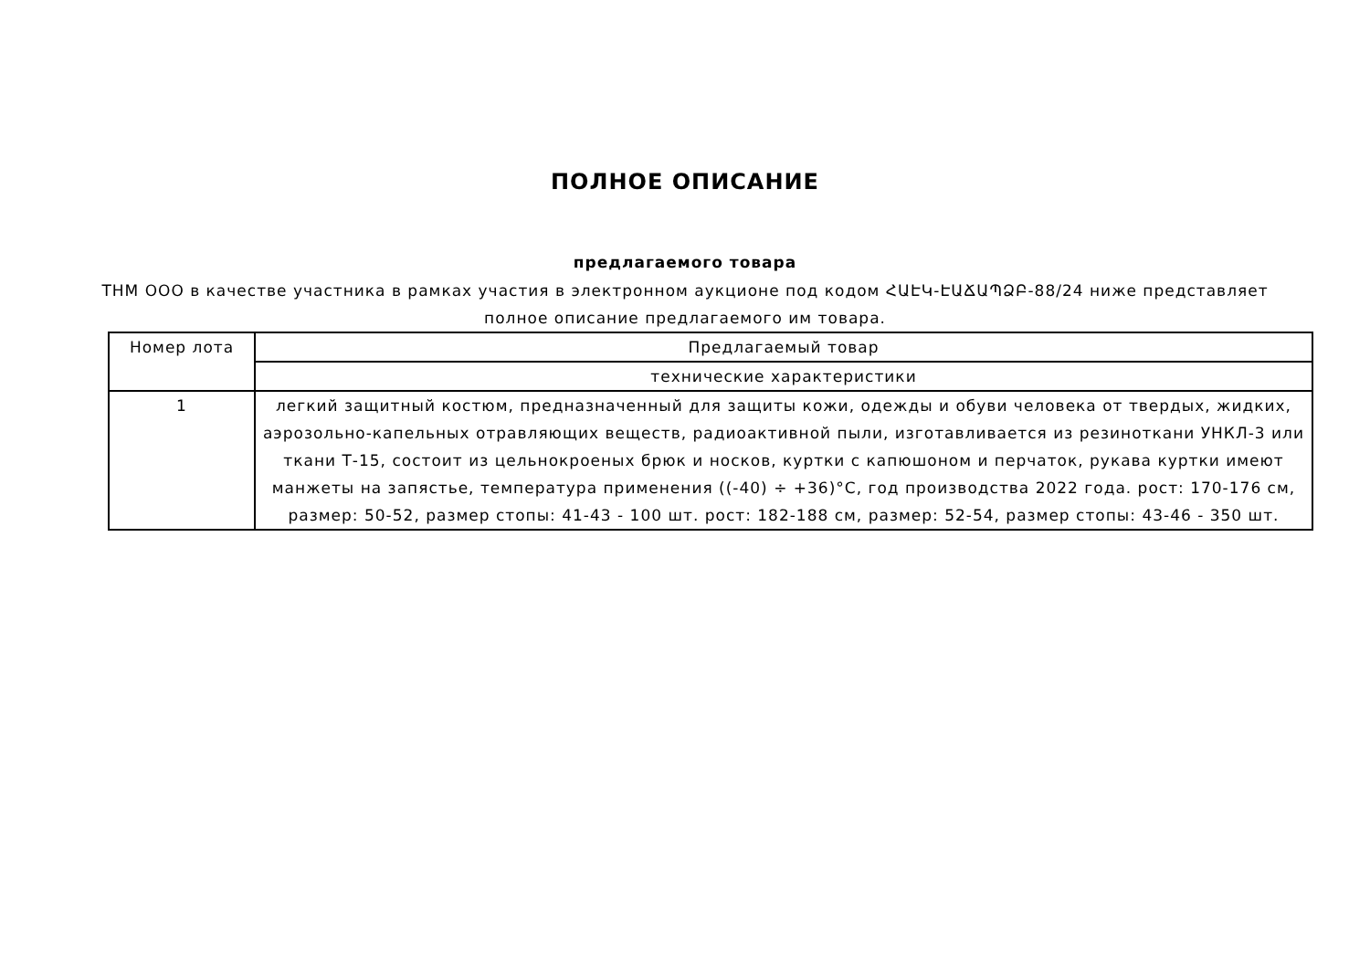ПОЛНОЕ ОПИСАНИЕ
предлагаемого товара
THM OOO в качестве участника в рамках участия в электронном аукционе под кодом ՀԱԷԿ-ԷԱՃԱՊՁԲ-88/24 ниже представляет полное описание предлагаемого им товара.
| Номер лота | Предлагаемый товар |
| --- | --- |
| | технические характеристики |
| 1 | легкий защитный костюм, предназначенный для защиты кожи, одежды и обуви человека от твердых, жидких, аэрозольно-капельных отравляющих веществ, радиоактивной пыли, изготавливается из резиноткани УНКЛ-3 или ткани Т-15, состоит из цельнокроеных брюк и носков, куртки с капюшоном и перчаток, рукава куртки имеют манжеты на запястье, температура применения ((-40) ÷ +36)°С, год производства 2022 года. рост: 170-176 см, размер: 50-52, размер стопы: 41-43 - 100 шт. рост: 182-188 см, размер: 52-54, размер стопы: 43-46 - 350 шт. |